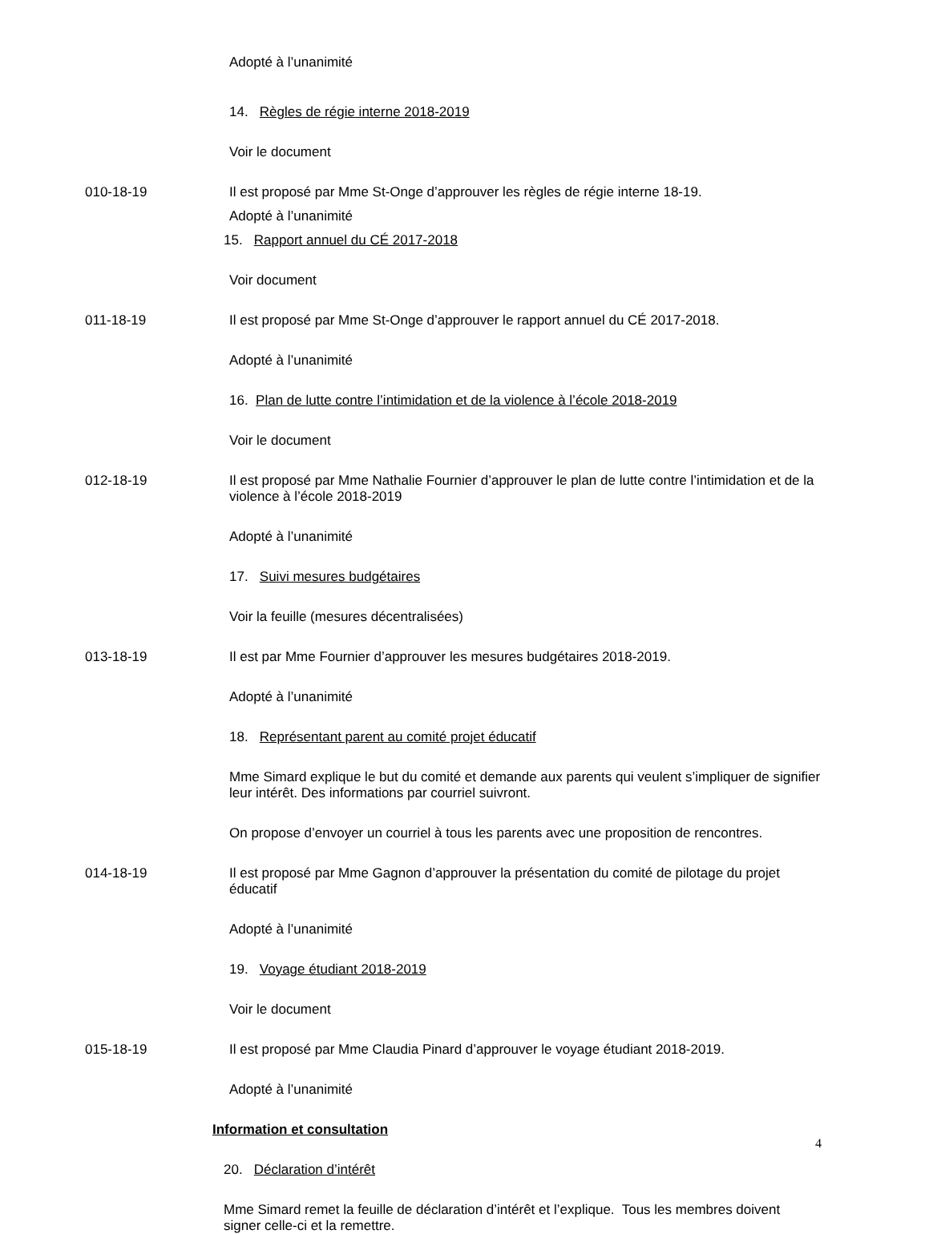Adopté à l’unanimité
14. Règles de régie interne 2018-2019
Voir le document
010-18-19 Il est proposé par Mme St-Onge d’approuver les règles de régie interne 18-19.
Adopté à l’unanimité
15. Rapport annuel du CÉ 2017-2018
Voir document
011-18-19 Il est proposé par Mme St-Onge d’approuver le rapport annuel du CÉ 2017-2018.
Adopté à l’unanimité
16. Plan de lutte contre l’intimidation et de la violence à l’école 2018-2019
Voir le document
012-18-19 Il est proposé par Mme Nathalie Fournier d’approuver le plan de lutte contre l’intimidation et de la violence à l’école 2018-2019
Adopté à l’unanimité
17. Suivi mesures budgétaires
Voir la feuille (mesures décentralisées)
013-18-19 Il est par Mme Fournier d’approuver les mesures budgétaires 2018-2019.
Adopté à l’unanimité
18. Représentant parent au comité projet éducatif
Mme Simard explique le but du comité et demande aux parents qui veulent s’impliquer de signifier leur intérêt. Des informations par courriel suivront.
On propose d’envoyer un courriel à tous les parents avec une proposition de rencontres.
014-18-19 Il est proposé par Mme Gagnon d’approuver la présentation du comité de pilotage du projet éducatif
Adopté à l’unanimité
19. Voyage étudiant 2018-2019
Voir le document
015-18-19 Il est proposé par Mme Claudia Pinard d’approuver le voyage étudiant 2018-2019.
Adopté à l’unanimité
Information et consultation
20. Déclaration d’intérêt
Mme Simard remet la feuille de déclaration d’intérêt et l’explique. Tous les membres doivent signer celle-ci et la remettre.
4